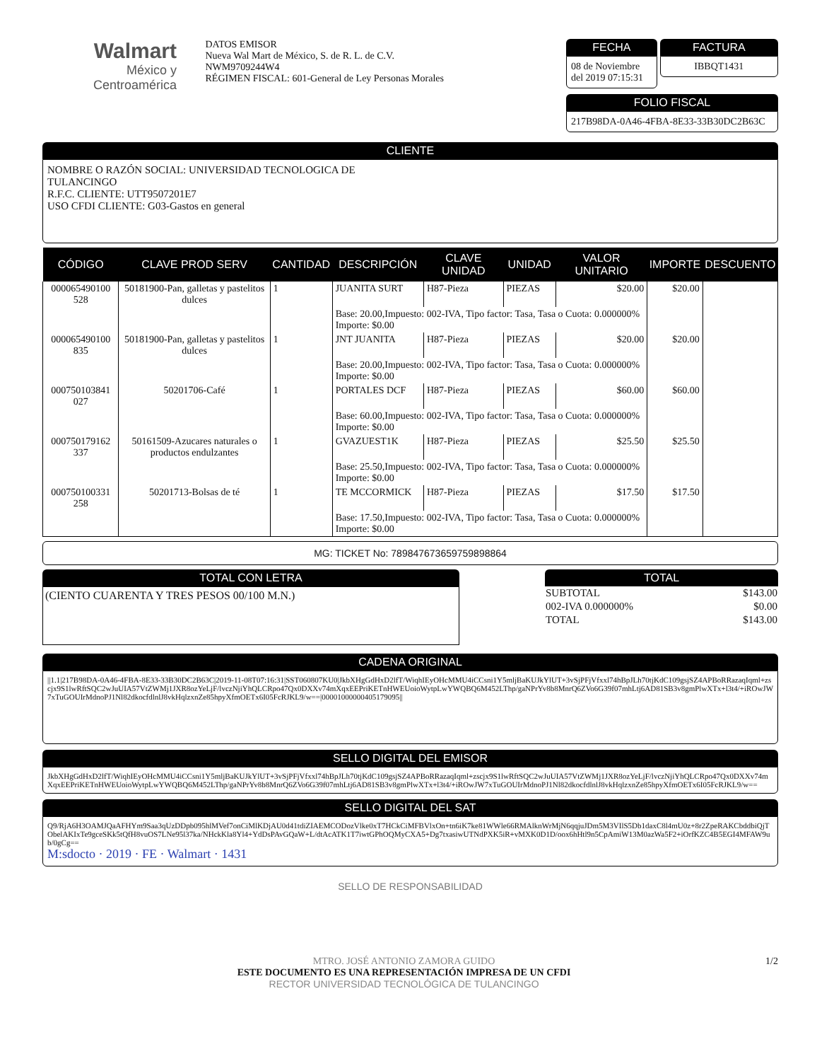Walmart
México y Centroamérica
DATOS EMISOR
Nueva Wal Mart de México, S. de R. L. de C.V.
NWM9709244W4
RÉGIMEN FISCAL: 601-General de Ley Personas Morales
FECHA
08 de Noviembre del 2019 07:15:31
FACTURA
IBBQT1431
FOLIO FISCAL
217B98DA-0A46-4FBA-8E33-33B30DC2B63C
CLIENTE
NOMBRE O RAZÓN SOCIAL: UNIVERSIDAD TECNOLOGICA DE
TULANCINGO
R.F.C. CLIENTE: UTT9507201E7
USO CFDI CLIENTE: G03-Gastos en general
| CÓDIGO | CLAVE PROD SERV | CANTIDAD | DESCRIPCIÓN | CLAVE UNIDAD | UNIDAD | VALOR UNITARIO | IMPORTE | DESCUENTO |
| --- | --- | --- | --- | --- | --- | --- | --- | --- |
| 000065490100 528 | 50181900-Pan, galletas y pastelitos dulces | 1 | JUANITA SURT | H87-Pieza | PIEZAS | $20.00 | $20.00 | |
| | | | Base: 20.00,Impuesto: 002-IVA, Tipo factor: Tasa, Tasa o Cuota: 0.000000% Importe: $0.00 | | | | | |
| 000065490100 835 | 50181900-Pan, galletas y pastelitos dulces | 1 | JNT JUANITA | H87-Pieza | PIEZAS | $20.00 | $20.00 | |
| | | | Base: 20.00,Impuesto: 002-IVA, Tipo factor: Tasa, Tasa o Cuota: 0.000000% Importe: $0.00 | | | | | |
| 000750103841 027 | 50201706-Café | 1 | PORTALES DCF | H87-Pieza | PIEZAS | $60.00 | $60.00 | |
| | | | Base: 60.00,Impuesto: 002-IVA, Tipo factor: Tasa, Tasa o Cuota: 0.000000% Importe: $0.00 | | | | | |
| 000750179162 337 | 50161509-Azucares naturales o productos endulzantes | 1 | GVAZUEST1K | H87-Pieza | PIEZAS | $25.50 | $25.50 | |
| | | | Base: 25.50,Impuesto: 002-IVA, Tipo factor: Tasa, Tasa o Cuota: 0.000000% Importe: $0.00 | | | | | |
| 000750100331 258 | 50201713-Bolsas de té | 1 | TE MCCORMICK | H87-Pieza | PIEZAS | $17.50 | $17.50 | |
| | | | Base: 17.50,Impuesto: 002-IVA, Tipo factor: Tasa, Tasa o Cuota: 0.000000% Importe: $0.00 | | | | | |
MG: TICKET No: 789847673659759898864
TOTAL CON LETRA
(CIENTO CUARENTA Y TRES PESOS 00/100 M.N.)
TOTAL
| SUBTOTAL | $143.00 |
| 002-IVA 0.000000% | $0.00 |
| TOTAL | $143.00 |
CADENA ORIGINAL
||1.1|217B98DA-0A46-4FBA-8E33-33B30DC2B63C|2019-11-08T07:16:31|SST060807KU0|JkbXHgGdHxD2lfT/WiqhIEyOHcMMU4iCCsni1Y5mljBaKUJkYlUT+3vSjPFjVfxxl74hBpJLh70tjKdC109gsjSZ4APBoRRazaqIqml+zscjx9S1lwRftSQC2wJuUIA57VtZWMj1JXR8ozYeLjF/lvczNjiYhQLCRpo47Qx0DXXv74mXqxEEPriKETnHWEUoioWytpLwYWQBQ6M452LThp/gaNPrYv8b8MnrQ6ZVo6G39f07mhLtj6AD81SB3v8gmPlwXTx+l3t4/+iROwJW7xTuGOUIrMdnoPJ1Nl82dkocfdlnlJ8vkHqlzxnZe85hpyXfmOETx6I05FcRJKL9/w==|00001000000405179095||
SELLO DIGITAL DEL EMISOR
JkbXHgGdHxD2lfT/WiqhIEyOHcMMU4iCCsni1Y5mljBaKUJkYlUT+3vSjPFjVfxxl74hBpJLh70tjKdC109gsjSZ4APBoRRazaqIqml+zscjx9S1lwRftSQC2wJuUIA57VtZWMj1JXR8ozYeLjF/lvczNjiYhQLCRpo47Qx0DXXv74mXqxEEPriKETnHWEUoioWytpLwYWQBQ6M452LThp/gaNPrYv8b8MnrQ6ZVo6G39f07mhLtj6AD81SB3v8gmPlwXTx+l3t4/+iROwJW7xTuGOUIrMdnoPJ1Nl82dkocfdlnlJ8vkHqlzxnZe85hpyXfmOETx6I05FcRJKL9/w==
SELLO DIGITAL DEL SAT
Q9/RjA6H3OAMJQaAFHYm9Saa3qUzDDpb095hlMVef7onCiMlKDjAU0d41tdiZIAEMCODozVlke0xT7HCkCiMFBVlxOn+tn6iK7ke81WWle66RMAlknWrMjN6qqjuJDm5M3VIlS5Db1daxC8l4mU0z+8r2ZpeRAKCbddbiQjTObelAKIxTe9gceSKk5tQfH8vuOS7LNe95l37ka/NHckKla8Yl4+YdDsPAvGQaW+L/dtAcATK1T7iwtGPhOQMyCXA5+Dg7txasiwUTNdPXK5iR+vMXK0D1D/oox6hHtl9n5CpAmiW13M0azWa5F2+iOrfKZC4B5EGI4MFAW9ub/0gCg==
M:sdocto · 2019 · FE · Walmart · 1431
SELLO DE RESPONSABILIDAD
MTRO. JOSÉ ANTONIO ZAMORA GUIDO
ESTE DOCUMENTO ES UNA REPRESENTACIÓN IMPRESA DE UN CFDI
RECTOR UNIVERSIDAD TECNOLÓGICA DE TULANCINGO
1/2